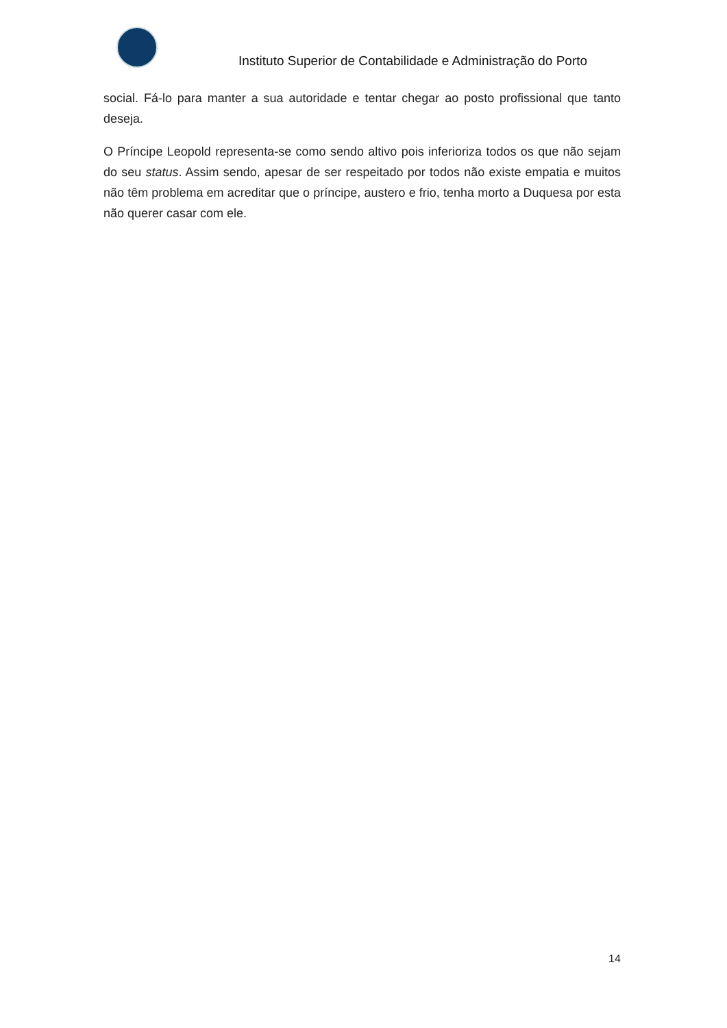Instituto Superior de Contabilidade e Administração do Porto
social. Fá-lo para manter a sua autoridade e tentar chegar ao posto profissional que tanto deseja.
O Príncipe Leopold representa-se como sendo altivo pois inferioriza todos os que não sejam do seu status. Assim sendo, apesar de ser respeitado por todos não existe empatia e muitos não têm problema em acreditar que o príncipe, austero e frio, tenha morto a Duquesa por esta não querer casar com ele.
14